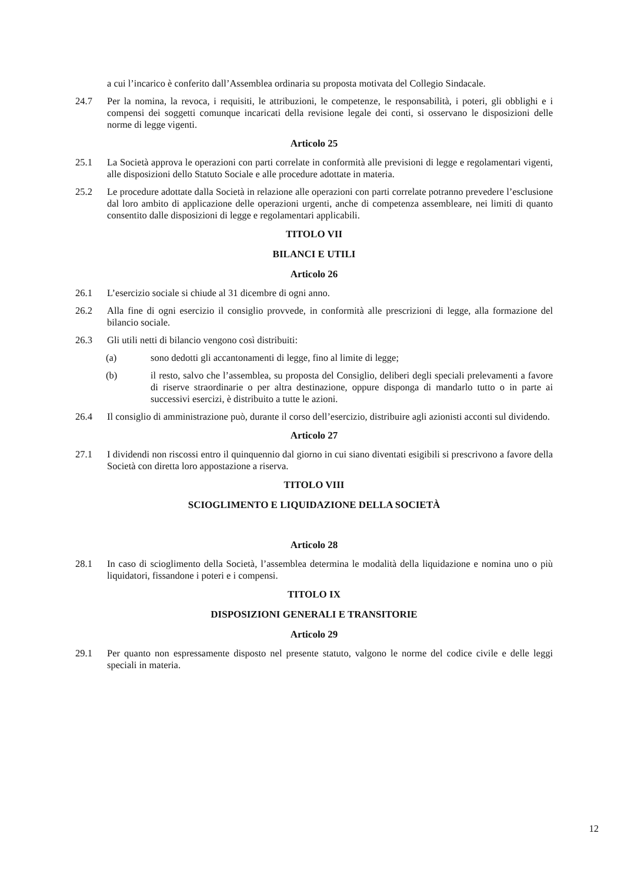a cui l’incarico è conferito dall’Assemblea ordinaria su proposta motivata del Collegio Sindacale.
24.7 Per la nomina, la revoca, i requisiti, le attribuzioni, le competenze, le responsabilità, i poteri, gli obblighi e i compensi dei soggetti comunque incaricati della revisione legale dei conti, si osservano le disposizioni delle norme di legge vigenti.
Articolo 25
25.1 La Società approva le operazioni con parti correlate in conformità alle previsioni di legge e regolamentari vigenti, alle disposizioni dello Statuto Sociale e alle procedure adottate in materia.
25.2 Le procedure adottate dalla Società in relazione alle operazioni con parti correlate potranno prevedere l’esclusione dal loro ambito di applicazione delle operazioni urgenti, anche di competenza assembleare, nei limiti di quanto consentito dalle disposizioni di legge e regolamentari applicabili.
TITOLO VII
BILANCI E UTILI
Articolo 26
26.1 L’esercizio sociale si chiude al 31 dicembre di ogni anno.
26.2 Alla fine di ogni esercizio il consiglio provvede, in conformità alle prescrizioni di legge, alla formazione del bilancio sociale.
26.3 Gli utili netti di bilancio vengono così distribuiti:
(a) sono dedotti gli accantonamenti di legge, fino al limite di legge;
(b) il resto, salvo che l’assemblea, su proposta del Consiglio, deliberi degli speciali prelevamenti a favore di riserve straordinarie o per altra destinazione, oppure disponga di mandarlo tutto o in parte ai successivi esercizi, è distribuito a tutte le azioni.
26.4 Il consiglio di amministrazione può, durante il corso dell’esercizio, distribuire agli azionisti acconti sul dividendo.
Articolo 27
27.1 I dividendi non riscossi entro il quinquennio dal giorno in cui siano diventati esigibili si prescrivono a favore della Società con diretta loro appostazione a riserva.
TITOLO VIII
SCIOGLIMENTO E LIQUIDAZIONE DELLA SOCIETÀ
Articolo 28
28.1 In caso di scioglimento della Società, l’assemblea determina le modalità della liquidazione e nomina uno o più liquidatori, fissandone i poteri e i compensi.
TITOLO IX
DISPOSIZIONI GENERALI E TRANSITORIE
Articolo 29
29.1 Per quanto non espressamente disposto nel presente statuto, valgono le norme del codice civile e delle leggi speciali in materia.
12